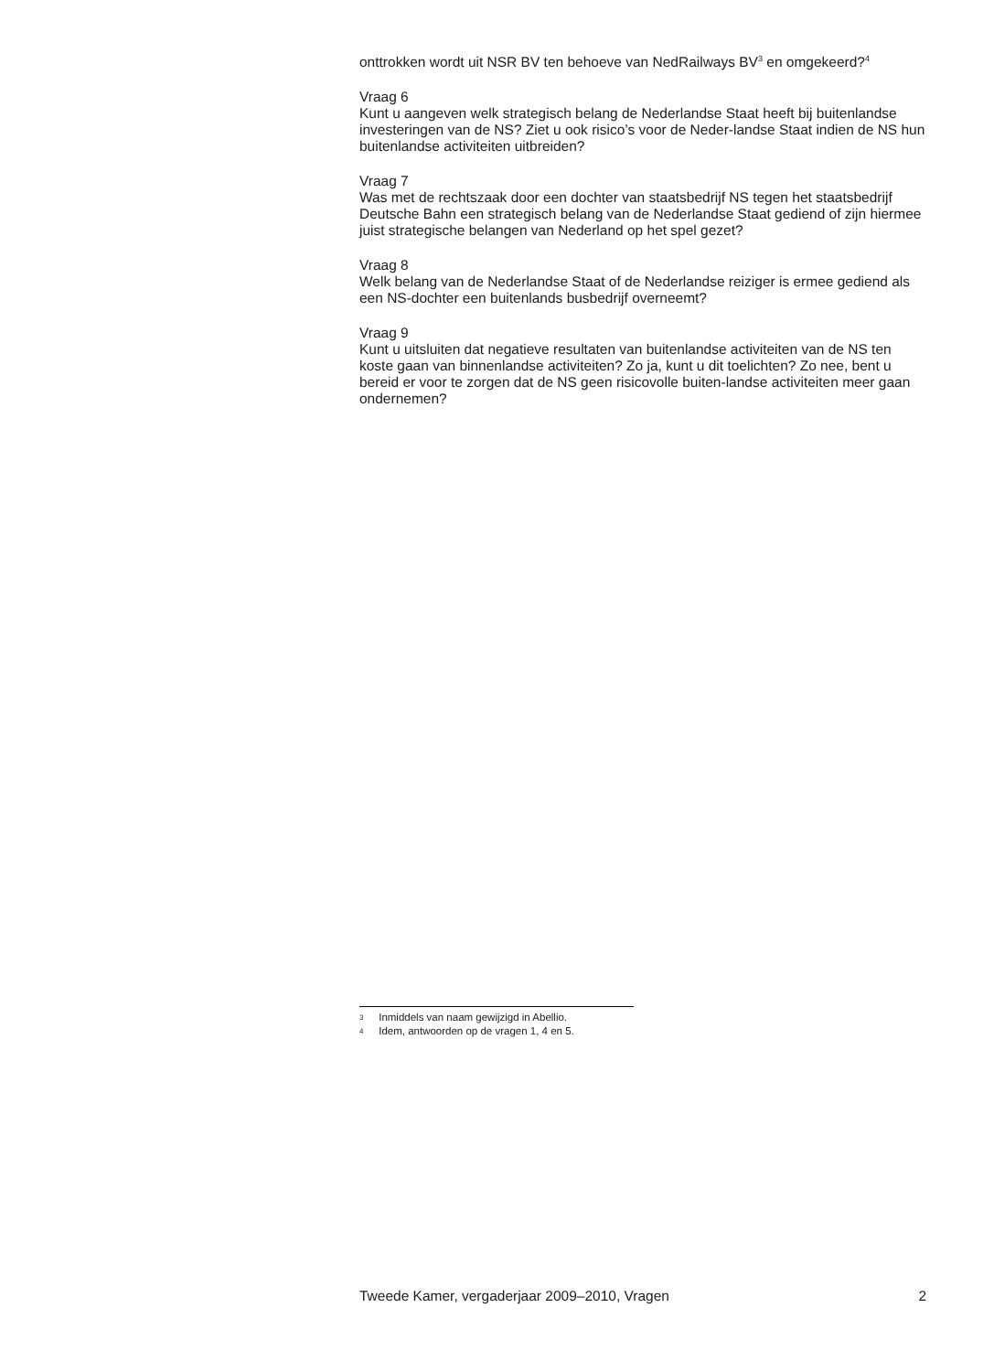onttrokken wordt uit NSR BV ten behoeve van NedRailways BV<sup>3</sup> en omgekeerd?<sup>4</sup>
Vraag 6
Kunt u aangeven welk strategisch belang de Nederlandse Staat heeft bij buitenlandse investeringen van de NS? Ziet u ook risico’s voor de Neder-landse Staat indien de NS hun buitenlandse activiteiten uitbreiden?
Vraag 7
Was met de rechtszaak door een dochter van staatsbedrijf NS tegen het staatsbedrijf Deutsche Bahn een strategisch belang van de Nederlandse Staat gediend of zijn hiermee juist strategische belangen van Nederland op het spel gezet?
Vraag 8
Welk belang van de Nederlandse Staat of de Nederlandse reiziger is ermee gediend als een NS-dochter een buitenlands busbedrijf overneemt?
Vraag 9
Kunt u uitsluiten dat negatieve resultaten van buitenlandse activiteiten van de NS ten koste gaan van binnenlandse activiteiten? Zo ja, kunt u dit toelichten? Zo nee, bent u bereid er voor te zorgen dat de NS geen risicovolle buiten-landse activiteiten meer gaan ondernemen?
3 Inmiddels van naam gewijzigd in Abellio.
4 Idem, antwoorden op de vragen 1, 4 en 5.
Tweede Kamer, vergaderjaar 2009–2010, Vragen 2